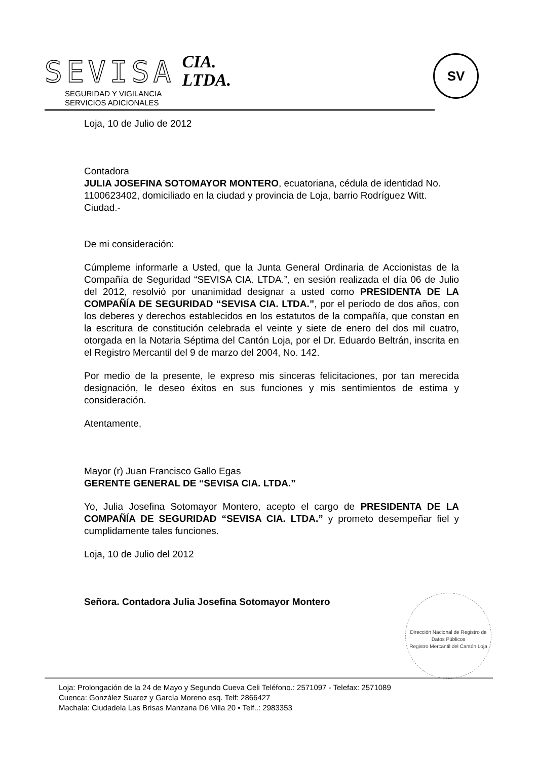SEVISA
CIA.
LTDA.
SEGURIDAD Y VIGILANCIA
SERVICIOS ADICIONALES
SV
Loja, 10 de Julio de 2012
Contadora
JULIA JOSEFINA SOTOMAYOR MONTERO, ecuatoriana, cédula de identidad No. 1100623402, domiciliado en la ciudad y provincia de Loja, barrio Rodríguez Witt.
Ciudad.-
De mi consideración:
Cúmpleme informarle a Usted, que la Junta General Ordinaria de Accionistas de la Compañía de Seguridad “SEVISA CIA. LTDA.”, en sesión realizada el día 06 de Julio del 2012, resolvió por unanimidad designar a usted como PRESIDENTA DE LA COMPAÑÍA DE SEGURIDAD “SEVISA CIA. LTDA.”, por el período de dos años, con los deberes y derechos establecidos en los estatutos de la compañía, que constan en la escritura de constitución celebrada el veinte y siete de enero del dos mil cuatro, otorgada en la Notaria Séptima del Cantón Loja, por el Dr. Eduardo Beltrán, inscrita en el Registro Mercantil del 9 de marzo del 2004, No. 142.
Por medio de la presente, le expreso mis sinceras felicitaciones, por tan merecida designación, le deseo éxitos en sus funciones y mis sentimientos de estima y consideración.
Atentamente,
Mayor (r) Juan Francisco Gallo Egas
GERENTE GENERAL DE “SEVISA CIA. LTDA.”
Yo, Julia Josefina Sotomayor Montero, acepto el cargo de PRESIDENTA DE LA COMPAÑÍA DE SEGURIDAD “SEVISA CIA. LTDA.” y prometo desempeñar fiel y cumplidamente tales funciones.
Loja, 10 de Julio del 2012
Señora. Contadora Julia Josefina Sotomayor Montero
Dirección Nacional de Registro de Datos Públicos
Registro Mercantil del Cantón Loja
Loja: Prolongación de la 24 de Mayo y Segundo Cueva Celi Teléfono.: 2571097 - Telefax: 2571089
Cuenca: González Suarez y García Moreno esq. Telf: 2866427
Machala: Ciudadela Las Brisas Manzana D6 Villa 20 • Telf..: 2983353